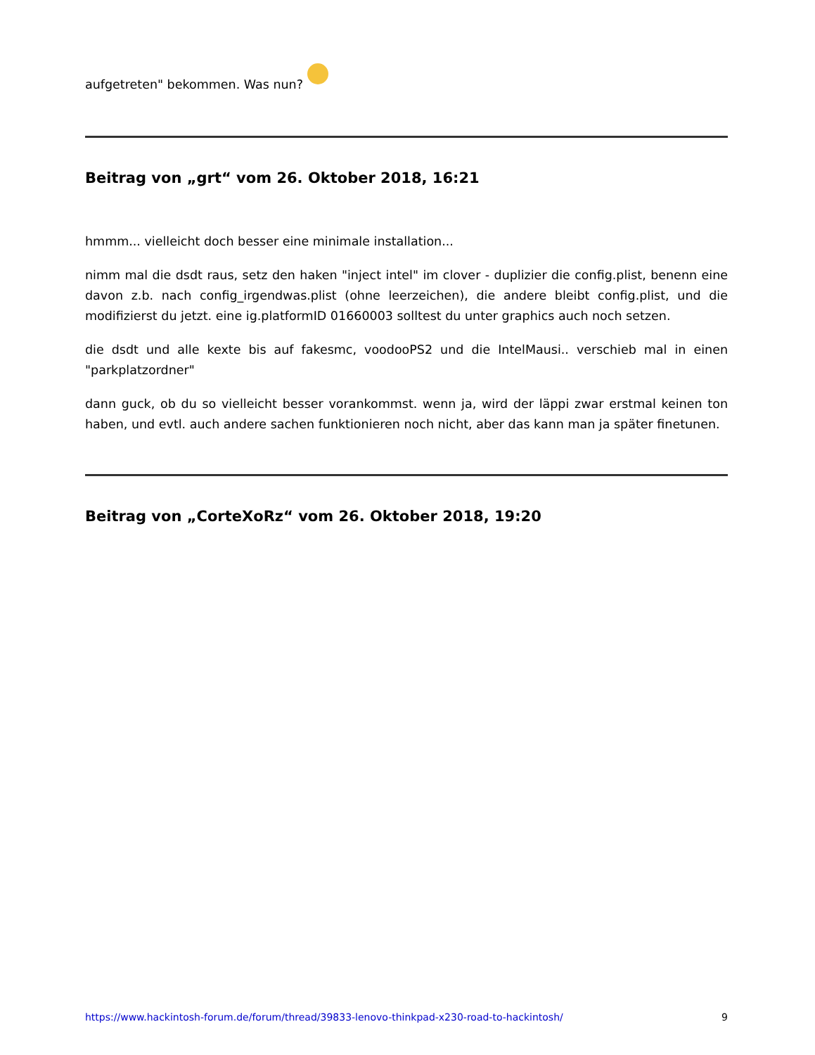aufgetreten" bekommen. Was nun?
Beitrag von „grt“ vom 26. Oktober 2018, 16:21
hmmm... vielleicht doch besser eine minimale installation...
nimm mal die dsdt raus, setz den haken "inject intel" im clover - duplizier die config.plist, benenn eine davon z.b. nach config_irgendwas.plist (ohne leerzeichen), die andere bleibt config.plist, und die modifizierst du jetzt. eine ig.platformID 01660003 solltest du unter graphics auch noch setzen.
die dsdt und alle kexte bis auf fakesmc, voodooPS2 und die IntelMausi.. verschieb mal in einen "parkplatzordner"
dann guck, ob du so vielleicht besser vorankommst. wenn ja, wird der läppi zwar erstmal keinen ton haben, und evtl. auch andere sachen funktionieren noch nicht, aber das kann man ja später finetunen.
Beitrag von „CorteXoRz“ vom 26. Oktober 2018, 19:20
https://www.hackintosh-forum.de/forum/thread/39833-lenovo-thinkpad-x230-road-to-hackintosh/ 9